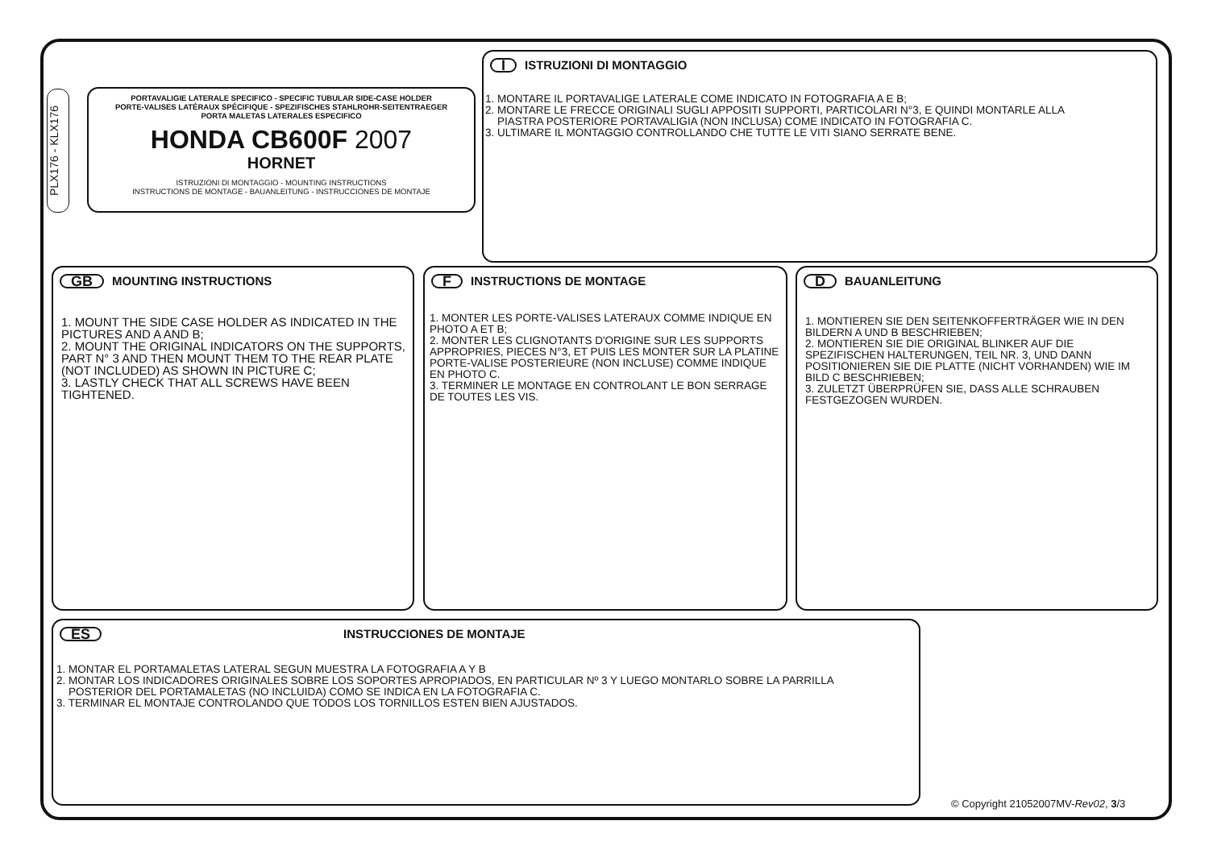PLX176 - KLX176
PORTAVALIGIE LATERALE SPECIFICO - SPECIFIC TUBULAR SIDE-CASE HOLDER
PORTE-VALISES LATÉRAUX SPÉCIFIQUE - SPEZIFISCHES STAHLROHR-SEITENTRAEGER
PORTA MALETAS LATERALES ESPECIFICO
HONDA CB600F 2007
HORNET
ISTRUZIONI DI MONTAGGIO - MOUNTING INSTRUCTIONS
INSTRUCTIONS DE MONTAGE - BAUANLEITUNG - INSTRUCCIONES DE MONTAJE
I ISTRUZIONI DI MONTAGGIO
1. MONTARE IL PORTAVALIGE LATERALE COME INDICATO IN FOTOGRAFIA A E B;
2. MONTARE LE FRECCE ORIGINALI SUGLI APPOSITI SUPPORTI, PARTICOLARI N°3, E QUINDI MONTARLE ALLA
PIASTRA POSTERIORE PORTAVALIGIA (NON INCLUSA) COME INDICATO IN FOTOGRAFIA C.
3. ULTIMARE IL MONTAGGIO CONTROLLANDO CHE TUTTE LE VITI SIANO SERRATE BENE.
GB MOUNTING INSTRUCTIONS
1. MOUNT THE SIDE CASE HOLDER AS INDICATED IN THE PICTURES AND A AND B;
2. MOUNT THE ORIGINAL INDICATORS ON THE SUPPORTS, PART N° 3 AND THEN MOUNT THEM TO THE REAR PLATE (NOT INCLUDED) AS SHOWN IN PICTURE C;
3. LASTLY CHECK THAT ALL SCREWS HAVE BEEN TIGHTENED.
F INSTRUCTIONS DE MONTAGE
1. MONTER LES PORTE-VALISES LATERAUX COMME INDIQUE EN PHOTO A ET B;
2. MONTER LES CLIGNOTANTS D'ORIGINE SUR LES SUPPORTS APPROPRIES, PIECES N°3, ET PUIS LES MONTER SUR LA PLATINE PORTE-VALISE POSTERIEURE (NON INCLUSE) COMME INDIQUE EN PHOTO C.
3. TERMINER LE MONTAGE EN CONTROLANT LE BON SERRAGE DE TOUTES LES VIS.
D BAUANLEITUNG
1. MONTIEREN SIE DEN SEITENKOFFERTRÄGER WIE IN DEN BILDERN A UND B BESCHRIEBEN;
2. MONTIEREN SIE DIE ORIGINAL BLINKER AUF DIE SPEZIFISCHEN HALTERUNGEN, TEIL NR. 3, UND DANN POSITIONIEREN SIE DIE PLATTE (NICHT VORHANDEN) WIE IM BILD C BESCHRIEBEN;
3. ZULETZT ÜBERPRÜFEN SIE, DASS ALLE SCHRAUBEN FESTGEZOGEN WURDEN.
ES INSTRUCCIONES DE MONTAJE
1. MONTAR EL PORTAMALETAS LATERAL SEGUN MUESTRA LA FOTOGRAFIA A Y B
2. MONTAR LOS INDICADORES ORIGINALES SOBRE LOS SOPORTES APROPIADOS, EN PARTICULAR Nº 3 Y LUEGO MONTARLO SOBRE LA PARRILLA
POSTERIOR DEL PORTAMALETAS (NO INCLUIDA) COMO SE INDICA EN LA FOTOGRAFIA C.
3. TERMINAR EL MONTAJE CONTROLANDO QUE TODOS LOS TORNILLOS ESTEN BIEN AJUSTADOS.
© Copyright 21052007MV-Rev02, 3/3